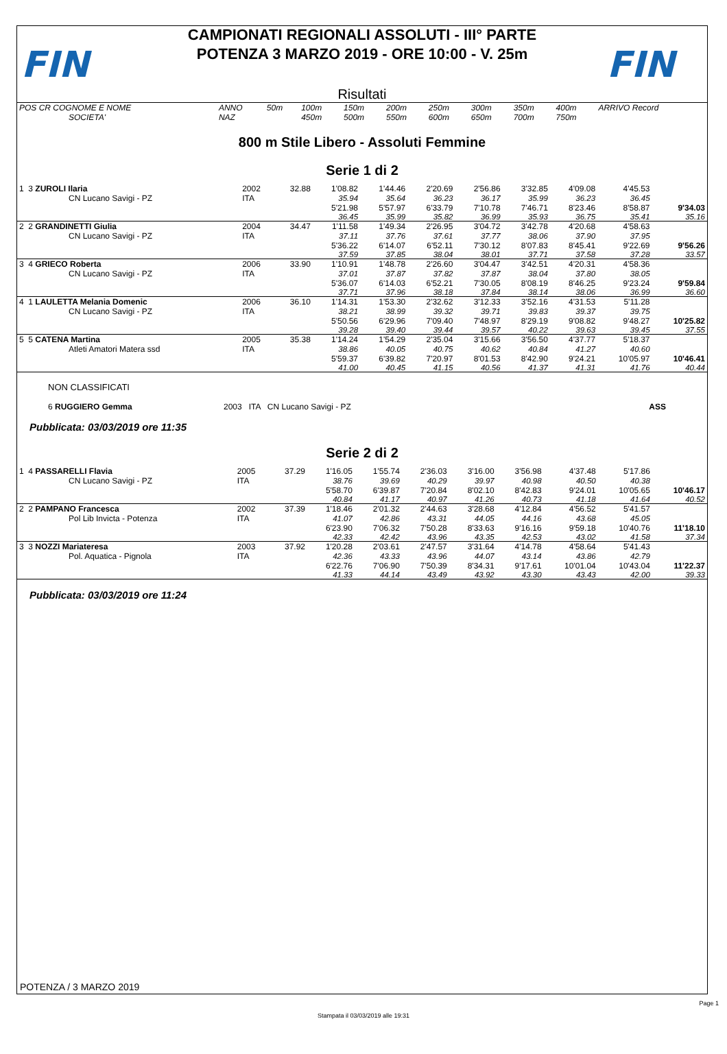FIN
CAMPIONATI REGIONALI ASSOLUTI - III° PARTE
POTENZA 3 MARZO 2019 - ORE 10:00 - V. 25m
Risultati
FIN
| POS CR COGNOME E NOME | ANNO | 50m | 100m | 150m | 200m | 250m | 300m | 350m | 400m | ARRIVO Record |
| SOCIETA' | NAZ | | 450m | 500m | 550m | 600m | 650m | 700m | 750m | |
800 m Stile Libero - Assoluti Femmine
Serie 1 di 2
| 1 3 ZUROLI Ilaria | 2002 | 32.88 | 1'08.82 | 1'44.46 | 2'20.69 | 2'56.86 | 3'32.85 | 4'09.08 | 4'45.53 | |
| CN Lucano Savigi - PZ | ITA | | 35.94 | 35.64 | 36.23 | 36.17 | 35.99 | 36.23 | 36.45 | |
| | | | 5'21.98 | 5'57.97 | 6'33.79 | 7'10.78 | 7'46.71 | 8'23.46 | 8'58.87 | 9'34.03 |
| | | | 36.45 | 35.99 | 35.82 | 36.99 | 35.93 | 36.75 | 35.41 | 35.16 |
| 2 2 GRANDINETTI Giulia | 2004 | 34.47 | 1'11.58 | 1'49.34 | 2'26.95 | 3'04.72 | 3'42.78 | 4'20.68 | 4'58.63 | |
| CN Lucano Savigi - PZ | ITA | | 37.11 | 37.76 | 37.61 | 37.77 | 38.06 | 37.90 | 37.95 | |
| | | | 5'36.22 | 6'14.07 | 6'52.11 | 7'30.12 | 8'07.83 | 8'45.41 | 9'22.69 | 9'56.26 |
| | | | 37.59 | 37.85 | 38.04 | 38.01 | 37.71 | 37.58 | 37.28 | 33.57 |
| 3 4 GRIECO Roberta | 2006 | 33.90 | 1'10.91 | 1'48.78 | 2'26.60 | 3'04.47 | 3'42.51 | 4'20.31 | 4'58.36 | |
| CN Lucano Savigi - PZ | ITA | | 37.01 | 37.87 | 37.82 | 37.87 | 38.04 | 37.80 | 38.05 | |
| | | | 5'36.07 | 6'14.03 | 6'52.21 | 7'30.05 | 8'08.19 | 8'46.25 | 9'23.24 | 9'59.84 |
| | | | 37.71 | 37.96 | 38.18 | 37.84 | 38.14 | 38.06 | 36.99 | 36.60 |
| 4 1 LAULETTA Melania Domenic | 2006 | 36.10 | 1'14.31 | 1'53.30 | 2'32.62 | 3'12.33 | 3'52.16 | 4'31.53 | 5'11.28 | |
| CN Lucano Savigi - PZ | ITA | | 38.21 | 38.99 | 39.32 | 39.71 | 39.83 | 39.37 | 39.75 | |
| | | | 5'50.56 | 6'29.96 | 7'09.40 | 7'48.97 | 8'29.19 | 9'08.82 | 9'48.27 | 10'25.82 |
| | | | 39.28 | 39.40 | 39.44 | 39.57 | 40.22 | 39.63 | 39.45 | 37.55 |
| 5 5 CATENA Martina | 2005 | 35.38 | 1'14.24 | 1'54.29 | 2'35.04 | 3'15.66 | 3'56.50 | 4'37.77 | 5'18.37 | |
| Atleti Amatori Matera ssd | ITA | | 38.86 | 40.05 | 40.75 | 40.62 | 40.84 | 41.27 | 40.60 | |
| | | | 5'59.37 | 6'39.82 | 7'20.97 | 8'01.53 | 8'42.90 | 9'24.21 | 10'05.97 | 10'46.41 |
| | | | 41.00 | 40.45 | 41.15 | 40.56 | 41.37 | 41.31 | 41.76 | 40.44 |
NON CLASSIFICATI
| 6 RUGGIERO Gemma | 2003 ITA CN Lucano Savigi - PZ | ASS |
Pubblicata: 03/03/2019 ore 11:35
Serie 2 di 2
| 1 4 PASSARELLI Flavia | 2005 | 37.29 | 1'16.05 | 1'55.74 | 2'36.03 | 3'16.00 | 3'56.98 | 4'37.48 | 5'17.86 | |
| CN Lucano Savigi - PZ | ITA | | 38.76 | 39.69 | 40.29 | 39.97 | 40.98 | 40.50 | 40.38 | |
| | | | 5'58.70 | 6'39.87 | 7'20.84 | 8'02.10 | 8'42.83 | 9'24.01 | 10'05.65 | 10'46.17 |
| | | | 40.84 | 41.17 | 40.97 | 41.26 | 40.73 | 41.18 | 41.64 | 40.52 |
| 2 2 PAMPANO Francesca | 2002 | 37.39 | 1'18.46 | 2'01.32 | 2'44.63 | 3'28.68 | 4'12.84 | 4'56.52 | 5'41.57 | |
| Pol Lib Invicta - Potenza | ITA | | 41.07 | 42.86 | 43.31 | 44.05 | 44.16 | 43.68 | 45.05 | |
| | | | 6'23.90 | 7'06.32 | 7'50.28 | 8'33.63 | 9'16.16 | 9'59.18 | 10'40.76 | 11'18.10 |
| | | | 42.33 | 42.42 | 43.96 | 43.35 | 42.53 | 43.02 | 41.58 | 37.34 |
| 3 3 NOZZI Mariateresa | 2003 | 37.92 | 1'20.28 | 2'03.61 | 2'47.57 | 3'31.64 | 4'14.78 | 4'58.64 | 5'41.43 | |
| Pol. Aquatica - Pignola | ITA | | 42.36 | 43.33 | 43.96 | 44.07 | 43.14 | 43.86 | 42.79 | |
| | | | 6'22.76 | 7'06.90 | 7'50.39 | 8'34.31 | 9'17.61 | 10'01.04 | 10'43.04 | 11'22.37 |
| | | | 41.33 | 44.14 | 43.49 | 43.92 | 43.30 | 43.43 | 42.00 | 39.33 |
Pubblicata: 03/03/2019 ore 11:24
POTENZA / 3 MARZO 2019
Page 1
Stampata il 03/03/2019 alle 19:31